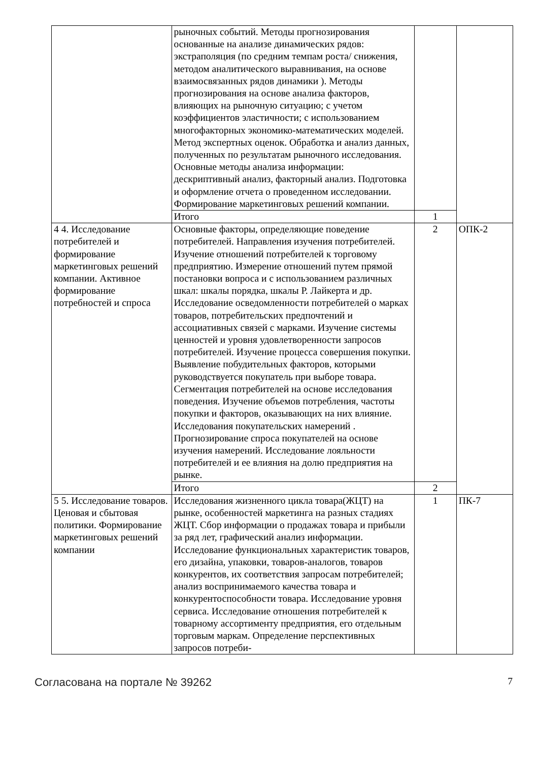| | рыночных событий. Методы прогнозирования основанные на анализе динамических рядов: экстраполяция (по средним темпам роста/ снижения, методом аналитического выравнивания, на основе взаимосвязанных рядов динамики ). Методы прогнозирования на основе анализа факторов, влияющих на рыночную ситуацию; с учетом коэффициентов эластичности; с использованием многофакторных экономико-математических моделей. Метод экспертных оценок. Обработка и анализ данных, полученных по результатам рыночного исследования. Основные методы анализа информации: дескриптивный анализ, факторный анализ. Подготовка и оформление отчета о проведенном исследовании. Формирование маркетинговых решений компании. | | |
| | Итого | 1 | |
| 4 4. Исследование потребителей и формирование маркетинговых решений компании. Активное формирование потребностей и спроса | Основные факторы, определяющие поведение потребителей. Направления изучения потребителей. Изучение отношений потребителей к торговому предприятию. Измерение отношений путем прямой постановки вопроса и с использованием различных шкал: шкалы порядка, шкалы Р. Лайкерта и др. Исследование осведомленности потребителей о марках товаров, потребительских предпочтений и ассоциативных связей с марками. Изучение системы ценностей и уровня удовлетворенности запросов потребителей. Изучение процесса совершения покупки. Выявление побудительных факторов, которыми руководствуется покупатель при выборе товара. Сегментация потребителей на основе исследования поведения. Изучение объемов потребления, частоты покупки и факторов, оказывающих на них влияние. Исследования покупательских намерений . Прогнозирование спроса покупателей на основе изучения намерений. Исследование лояльности потребителей и ее влияния на долю предприятия на рынке. | 2 | ОПК-2 |
| | Итого | 2 | |
| 5 5. Исследование товаров. Ценовая и сбытовая политики. Формирование маркетинговых решений компании | Исследования жизненного цикла товара(ЖЦТ) на рынке, особенностей маркетинга на разных стадиях ЖЦТ. Сбор информации о продажах товара и прибыли за ряд лет, графический анализ информации. Исследование функциональных характеристик товаров, его дизайна, упаковки, товаров-аналогов, товаров конкурентов, их соответствия запросам потребителей; анализ воспринимаемого качества товара и конкурентоспособности товара. Исследование уровня сервиса. Исследование отношения потребителей к товарному ассортименту предприятия, его отдельным торговым маркам. Определение перспективных запросов потреби- | 1 | ПК-7 |
Согласована на портале № 39262 7